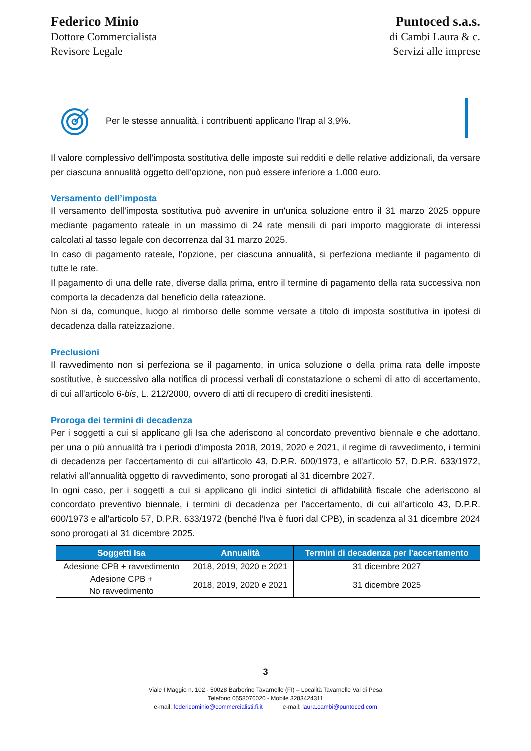Federico Minio
Dottore Commercialista
Revisore Legale
Puntoced s.a.s.
di Cambi Laura & c.
Servizi alle imprese
Per le stesse annualità, i contribuenti applicano l'Irap al 3,9%.
Il valore complessivo dell'imposta sostitutiva delle imposte sui redditi e delle relative addizionali, da versare per ciascuna annualità oggetto dell'opzione, non può essere inferiore a 1.000 euro.
Versamento dell’imposta
Il versamento dell’imposta sostitutiva può avvenire in un'unica soluzione entro il 31 marzo 2025 oppure mediante pagamento rateale in un massimo di 24 rate mensili di pari importo maggiorate di interessi calcolati al tasso legale con decorrenza dal 31 marzo 2025.
In caso di pagamento rateale, l'opzione, per ciascuna annualità, si perfeziona mediante il pagamento di tutte le rate.
Il pagamento di una delle rate, diverse dalla prima, entro il termine di pagamento della rata successiva non comporta la decadenza dal beneficio della rateazione.
Non si da, comunque, luogo al rimborso delle somme versate a titolo di imposta sostitutiva in ipotesi di decadenza dalla rateizzazione.
Preclusioni
Il ravvedimento non si perfeziona se il pagamento, in unica soluzione o della prima rata delle imposte sostitutive, è successivo alla notifica di processi verbali di constatazione o schemi di atto di accertamento, di cui all'articolo 6-bis, L. 212/2000, ovvero di atti di recupero di crediti inesistenti.
Proroga dei termini di decadenza
Per i soggetti a cui si applicano gli Isa che aderiscono al concordato preventivo biennale e che adottano, per una o più annualità tra i periodi d'imposta 2018, 2019, 2020 e 2021, il regime di ravvedimento, i termini di decadenza per l'accertamento di cui all'articolo 43, D.P.R. 600/1973, e all'articolo 57, D.P.R. 633/1972, relativi all’annualità oggetto di ravvedimento, sono prorogati al 31 dicembre 2027.
In ogni caso, per i soggetti a cui si applicano gli indici sintetici di affidabilità fiscale che aderiscono al concordato preventivo biennale, i termini di decadenza per l'accertamento, di cui all'articolo 43, D.P.R. 600/1973 e all'articolo 57, D.P.R. 633/1972 (benché l’Iva è fuori dal CPB), in scadenza al 31 dicembre 2024 sono prorogati al 31 dicembre 2025.
| Soggetti Isa | Annualità | Termini di decadenza per l'accertamento |
| --- | --- | --- |
| Adesione CPB + ravvedimento | 2018, 2019, 2020 e 2021 | 31 dicembre 2027 |
| Adesione CPB + No ravvedimento | 2018, 2019, 2020 e 2021 | 31 dicembre 2025 |
3
Viale I Maggio n. 102 - 50028 Barberino Tavarnelle (FI) – Località Tavarnelle Val di Pesa
Telefono 0558076020 - Mobile 3283424311
e-mail: federicominio@commercialisti.fi.it e-mail: laura.cambi@puntoced.com